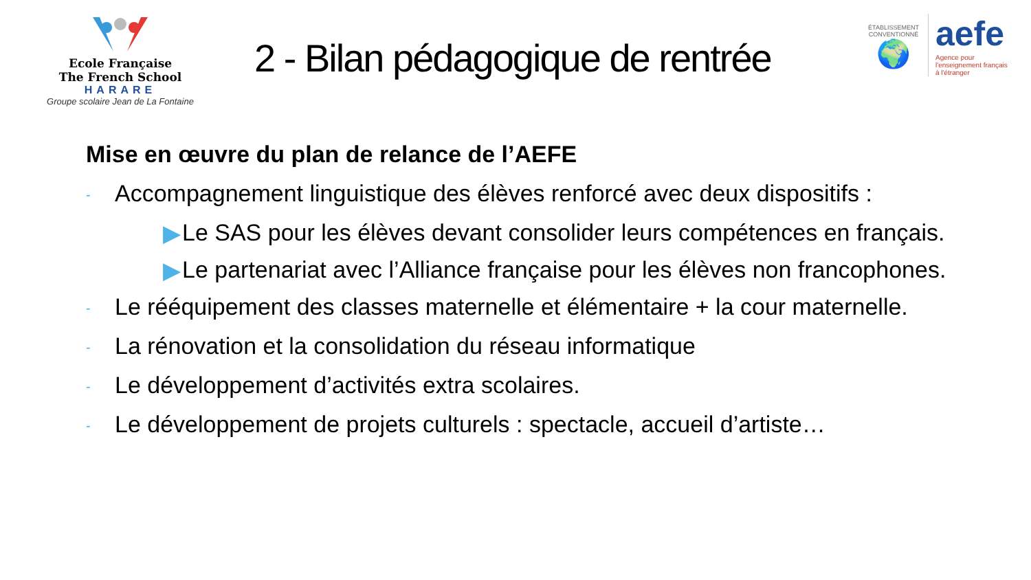Ecole Française
The French School
HARARE
Groupe scolaire Jean de La Fontaine
2 - Bilan pédagogique de rentrée
ÉTABLISSEMENT CONVENTIONNÉ
🌍
aefe
Agence pour
l'enseignement français
à l'étranger
Mise en œuvre du plan de relance de l’AEFE
- Accompagnement linguistique des élèves renforcé avec deux dispositifs :
▶ Le SAS pour les élèves devant consolider leurs compétences en français.
▶ Le partenariat avec l’Alliance française pour les élèves non francophones.
- Le rééquipement des classes maternelle et élémentaire + la cour maternelle.
- La rénovation et la consolidation du réseau informatique
- Le développement d’activités extra scolaires.
- Le développement de projets culturels : spectacle, accueil d’artiste…